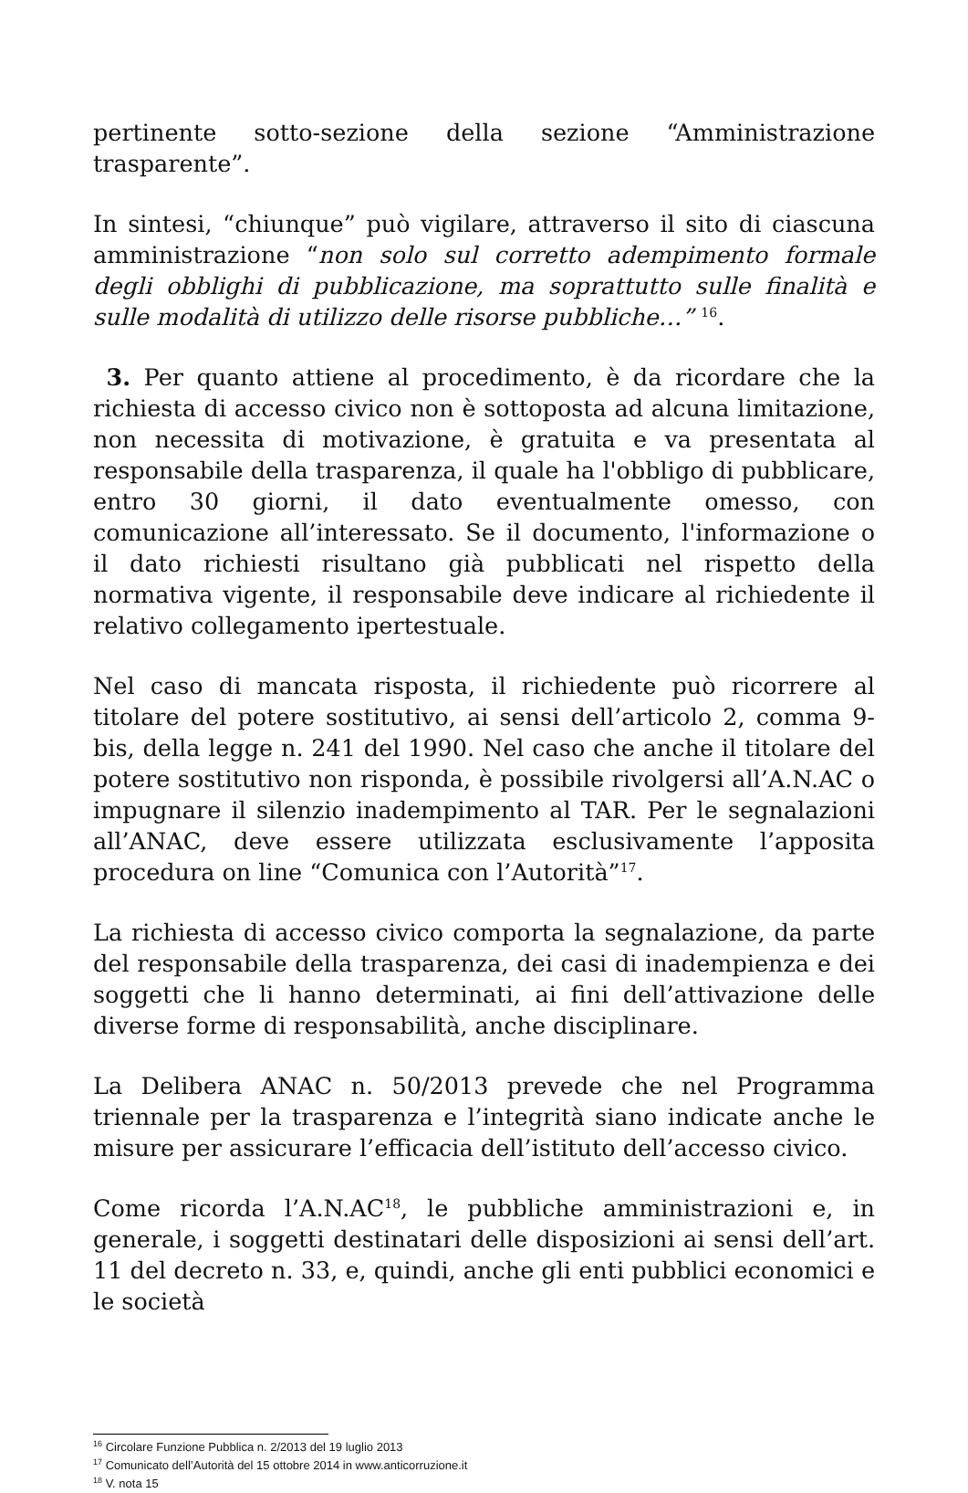pertinente sotto-sezione della sezione “Amministrazione trasparente”.
In sintesi, “chiunque” può vigilare, attraverso il sito di ciascuna amministrazione “non solo sul corretto adempimento formale degli obblighi di pubblicazione, ma soprattutto sulle finalità e sulle modalità di utilizzo delle risorse pubbliche…” <sup>16</sup>.
3. Per quanto attiene al procedimento, è da ricordare che la richiesta di accesso civico non è sottoposta ad alcuna limitazione, non necessita di motivazione, è gratuita e va presentata al responsabile della trasparenza, il quale ha l'obbligo di pubblicare, entro 30 giorni, il dato eventualmente omesso, con comunicazione all’interessato. Se il documento, l'informazione o il dato richiesti risultano già pubblicati nel rispetto della normativa vigente, il responsabile deve indicare al richiedente il relativo collegamento ipertestuale.
Nel caso di mancata risposta, il richiedente può ricorrere al titolare del potere sostitutivo, ai sensi dell’articolo 2, comma 9-bis, della legge n. 241 del 1990. Nel caso che anche il titolare del potere sostitutivo non risponda, è possibile rivolgersi all’A.N.AC o impugnare il silenzio inadempimento al TAR. Per le segnalazioni all’ANAC, deve essere utilizzata esclusivamente l’apposita procedura on line “Comunica con l’Autorità”<sup>17</sup>.
La richiesta di accesso civico comporta la segnalazione, da parte del responsabile della trasparenza, dei casi di inadempienza e dei soggetti che li hanno determinati, ai fini dell’attivazione delle diverse forme di responsabilità, anche disciplinare.
La Delibera ANAC n. 50/2013 prevede che nel Programma triennale per la trasparenza e l’integrità siano indicate anche le misure per assicurare l’efficacia dell’istituto dell’accesso civico.
Come ricorda l’A.N.AC<sup>18</sup>, le pubbliche amministrazioni e, in generale, i soggetti destinatari delle disposizioni ai sensi dell’art. 11 del decreto n. 33, e, quindi, anche gli enti pubblici economici e le società
<sup>16</sup> Circolare Funzione Pubblica n. 2/2013 del 19 luglio 2013
<sup>17</sup> Comunicato dell’Autorità del 15 ottobre 2014 in www.anticorruzione.it
<sup>18</sup> V. nota 15